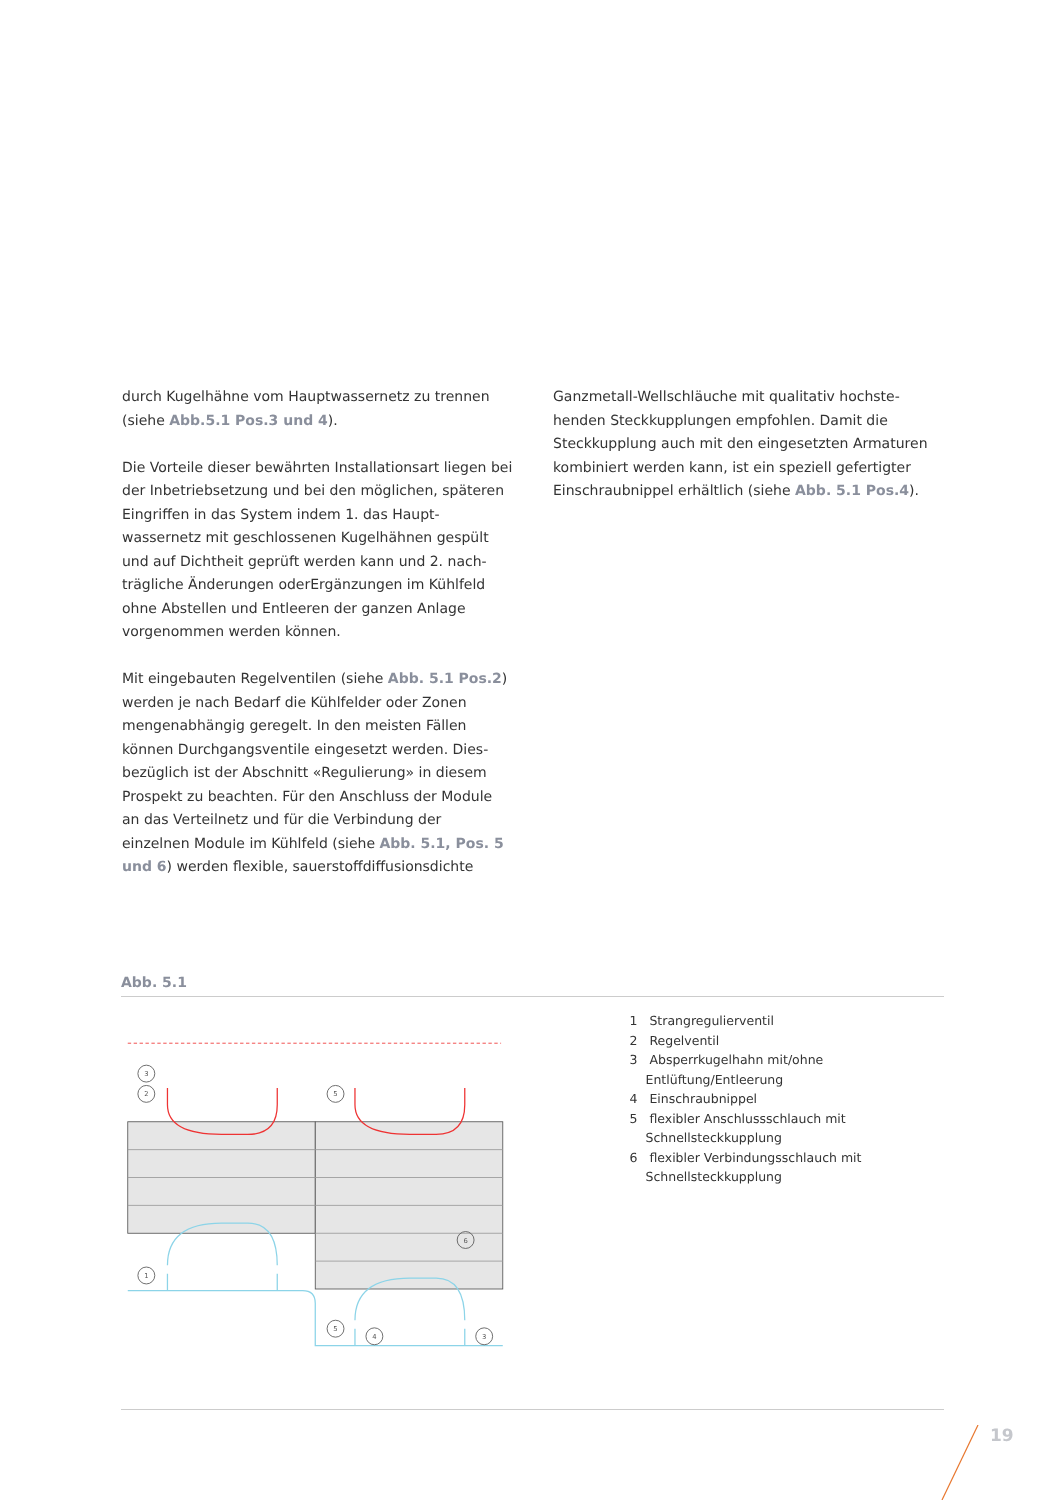durch Kugelhähne vom Hauptwassernetz zu trennen (siehe Abb.5.1 Pos.3 und 4).
Die Vorteile dieser bewährten Installationsart liegen bei der Inbetriebsetzung und bei den möglichen, späteren Eingriffen in das System indem 1. das Haupt­wassernetz mit geschlossenen Kugelhähnen gespült und auf Dichtheit geprüft werden kann und 2. nach­trägliche Änderungen oderErgänzungen im Kühlfeld ohne Abstellen und Entleeren der ganzen Anlage vorgenommen werden können.
Mit eingebauten Regelventilen (siehe Abb. 5.1 Pos.2) werden je nach Bedarf die Kühlfelder oder Zonen mengenabhängig geregelt. In den meisten Fällen können Durchgangsventile eingesetzt werden. Dies­bezüglich ist der Abschnitt «Regulierung» in diesem Prospekt zu beachten. Für den Anschluss der Mo­dule an das Verteilnetz und für die Verbindung der einzelnen Module im Kühlfeld (siehe Abb. 5.1, Pos. 5 und 6) werden flexible, sauerstoffdiffusionsdichte
Ganzmetall-Wellschläuche mit qualitativ hochste­henden Steckkupplungen empfohlen. Damit die Steckkupplung auch mit den eingesetzten Armaturen kombiniert werden kann, ist ein speziell gefertigter Einschraubnippel erhältlich (siehe Abb. 5.1 Pos.4).
Abb. 5.1
3
2
5
1
5
4
3
6
1 Strangregulierventil
2 Regelventil
3 Absperrkugelhahn mit/ohne Entlüftung/Entleerung
4 Einschraubnippel
5 flexibler Anschlussschlauch mit Schnellsteckkupplung
6 flexibler Verbindungsschlauch mit Schnellsteckkupplung
19